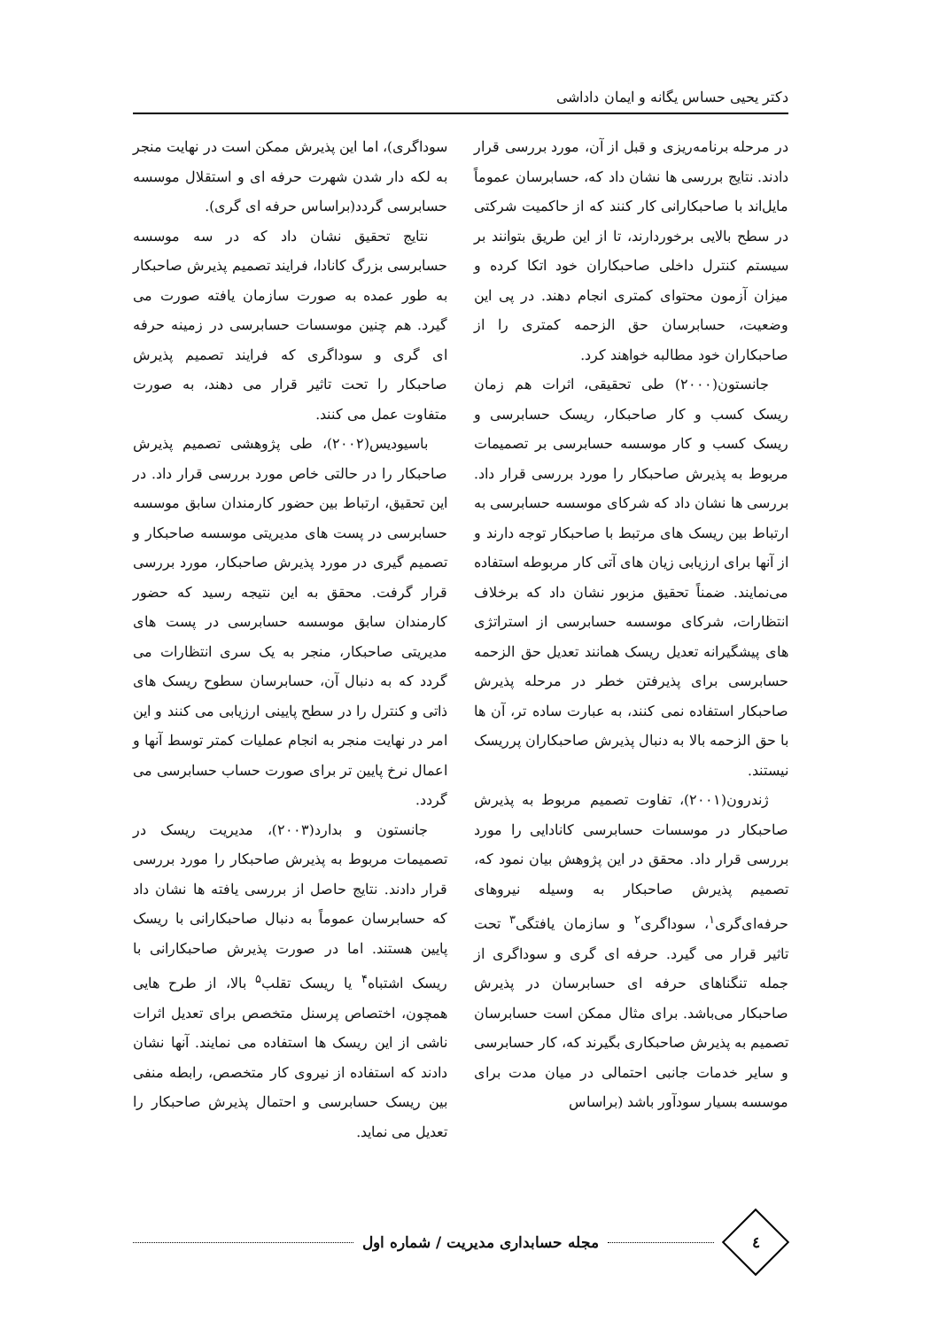دکتر یحیی حساس یگانه و ایمان داداشی
در مرحله برنامه‌ریزی و قبل از آن، مورد بررسی قرار دادند. نتایج بررسی ها نشان داد که، حسابرسان عموماً مایل‌اند با صاحبکارانی کار کنند که از حاکمیت شرکتی در سطح بالایی برخوردارند، تا از این طریق بتوانند بر سیستم کنترل داخلی صاحبکاران خود اتکا کرده و میزان آزمون محتوای کمتری انجام دهند. در پی این وضعیت، حسابرسان حق الزحمه کمتری را از صاحبکاران خود مطالبه خواهند کرد.
جانستون(۲۰۰۰) طی تحقیقی، اثرات هم زمان ریسک کسب و کار صاحبکار، ریسک حسابرسی و ریسک کسب و کار موسسه حسابرسی بر تصمیمات مربوط به پذیرش صاحبکار را مورد بررسی قرار داد. بررسی ها نشان داد که شرکای موسسه حسابرسی به ارتباط بین ریسک های مرتبط با صاحبکار توجه دارند و از آنها برای ارزیابی زیان های آتی کار مربوطه استفاده می‌نمایند. ضمناً تحقیق مزبور نشان داد که برخلاف انتظارات، شرکای موسسه حسابرسی از استراتژی های پیشگیرانه تعدیل ریسک همانند تعدیل حق الزحمه حسابرسی برای پذیرفتن خطر در مرحله پذیرش صاحبکار استفاده نمی کنند، به عبارت ساده تر، آن ها با حق الزحمه بالا به دنبال پذیرش صاحبکاران پرریسک نیستند.
ژندرون(۲۰۰۱)، تفاوت تصمیم مربوط به پذیرش صاحبکار در موسسات حسابرسی کانادایی را مورد بررسی قرار داد. محقق در این پژوهش بیان نمود که، تصمیم پذیرش صاحبکار به وسیله نیروهای حرفه‌ای‌گری<sup>۱</sup>، سوداگری<sup>۲</sup> و سازمان یافتگی<sup>۳</sup> تحت تاثیر قرار می گیرد. حرفه ای گری و سوداگری از جمله تنگناهای حرفه ای حسابرسان در پذیرش صاحبکار می‌باشد. برای مثال ممکن است حسابرسان تصمیم به پذیرش صاحبکاری بگیرند که، کار حسابرسی و سایر خدمات جانبی احتمالی در میان مدت برای موسسه بسیار سودآور باشد (براساس
سوداگری)، اما این پذیرش ممکن است در نهایت منجر به لکه دار شدن شهرت حرفه ای و استقلال موسسه حسابرسی گردد(براساس حرفه ای گری).
نتایج تحقیق نشان داد که در سه موسسه حسابرسی بزرگ کانادا، فرایند تصمیم پذیرش صاحبکار به طور عمده به صورت سازمان یافته صورت می گیرد. هم چنین موسسات حسابرسی در زمینه حرفه ای گری و سوداگری که فرایند تصمیم پذیرش صاحبکار را تحت تاثیر قرار می دهند، به صورت متفاوت عمل می کنند.
باسیودیس(۲۰۰۲)، طی پژوهشی تصمیم پذیرش صاحبکار را در حالتی خاص مورد بررسی قرار داد. در این تحقیق، ارتباط بین حضور کارمندان سابق موسسه حسابرسی در پست های مدیریتی موسسه صاحبکار و تصمیم گیری در مورد پذیرش صاحبکار، مورد بررسی قرار گرفت. محقق به این نتیجه رسید که حضور کارمندان سابق موسسه حسابرسی در پست های مدیریتی صاحبکار، منجر به یک سری انتظارات می گردد که به دنبال آن، حسابرسان سطوح ریسک های ذاتی و کنترل را در سطح پایینی ارزیابی می کنند و این امر در نهایت منجر به انجام عملیات کمتر توسط آنها و اعمال نرخ پایین تر برای صورت حساب حسابرسی می گردد.
جانستون و بدارد(۲۰۰۳)، مدیریت ریسک در تصمیمات مربوط به پذیرش صاحبکار را مورد بررسی قرار دادند. نتایج حاصل از بررسی یافته ها نشان داد که حسابرسان عموماً به دنبال صاحبکارانی با ریسک پایین هستند. اما در صورت پذیرش صاحبکارانی با ریسک اشتباه<sup>۴</sup> یا ریسک تقلب<sup>۵</sup> بالا، از طرح هایی همچون، اختصاص پرسنل متخصص برای تعدیل اثرات ناشی از این ریسک ها استفاده می نمایند. آنها نشان دادند که استفاده از نیروی کار متخصص، رابطه منفی بین ریسک حسابرسی و احتمال پذیرش صاحبکار را تعدیل می نماید.
٤
مجله حسابداری مدیریت / شماره اول